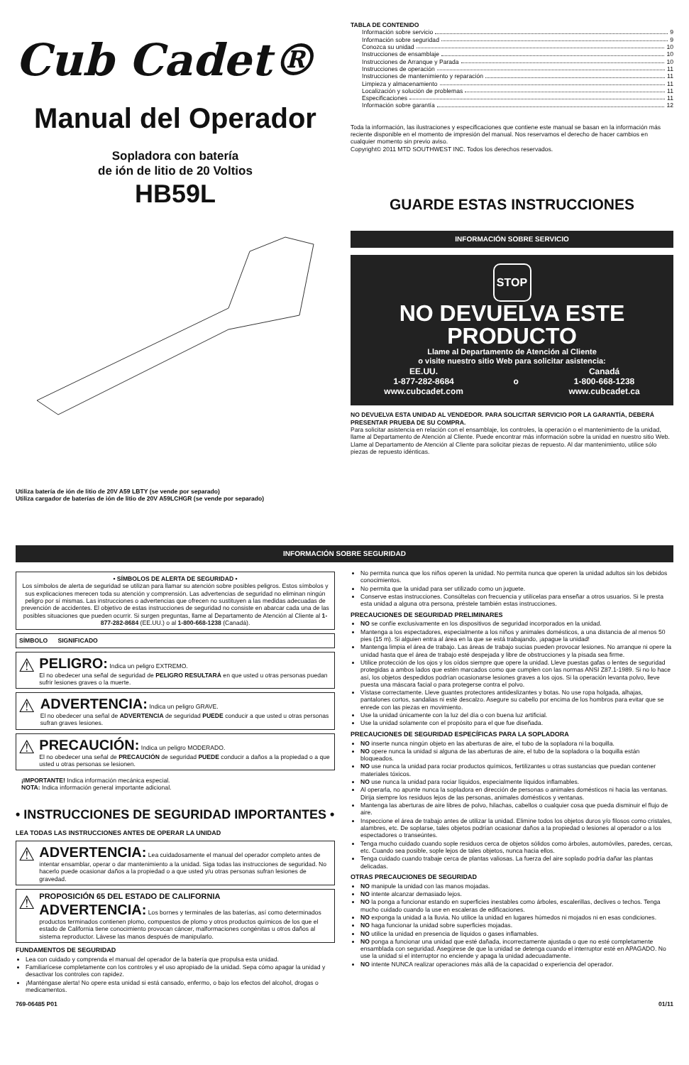Cub Cadet®
Manual del Operador
Sopladora con batería
de ión de litio de 20 Voltios
HB59L
Utiliza batería de ión de litio de 20V A59 LBTY (se vende por separado)
Utiliza cargador de baterías de ión de litio de 20V A59LCHGR (se vende por separado)
TABLA DE CONTENIDO
Información sobre servicio 9
Información sobre seguridad 9
Conozca su unidad 10
Instrucciones de ensamblaje 10
Instrucciones de Arranque y Parada 10
Instrucciones de operación 11
Instrucciones de mantenimiento y reparación 11
Limpieza y almacenamiento 11
Localización y solución de problemas 11
Especificaciones 11
Información sobre garantía 12
Toda la información, las ilustraciones y especificaciones que contiene este manual se basan en la información más reciente disponible en el momento de impresión del manual. Nos reservamos el derecho de hacer cambios en cualquier momento sin previo aviso.
Copyright© 2011 MTD SOUTHWEST INC. Todos los derechos reservados.
GUARDE ESTAS INSTRUCCIONES
INFORMACIÓN SOBRE SERVICIO
STOP
NO DEVUELVA ESTE
PRODUCTO
Llame al Departamento de Atención al Cliente
o visite nuestro sitio Web para solicitar asistencia:
EE.UU.
1-877-282-8684
www.cubcadet.com
o Canadá
1-800-668-1238
www.cubcadet.ca
NO DEVUELVA ESTA UNIDAD AL VENDEDOR. PARA SOLICITAR SERVICIO POR LA GARANTÍA, DEBERÁ PRESENTAR PRUEBA DE SU COMPRA.
Para solicitar asistencia en relación con el ensamblaje, los controles, la operación o el mantenimiento de la unidad, llame al Departamento de Atención al Cliente. Puede encontrar más información sobre la unidad en nuestro sitio Web.
Llame al Departamento de Atención al Cliente para solicitar piezas de repuesto. Al dar mantenimiento, utilice sólo piezas de repuesto idénticas.
INFORMACIÓN SOBRE SEGURIDAD
• SÍMBOLOS DE ALERTA DE SEGURIDAD •
Los símbolos de alerta de seguridad se utilizan para llamar su atención sobre posibles peligros. Estos símbolos y sus explicaciones merecen toda su atención y comprensión. Las advertencias de seguridad no eliminan ningún peligro por sí mismas. Las instrucciones o advertencias que ofrecen no sustituyen a las medidas adecuadas de prevención de accidentes. El objetivo de estas instrucciones de seguridad no consiste en abarcar cada una de las posibles situaciones que pueden ocurrir. Si surgen preguntas, llame al Departamento de Atención al Cliente al 1-877-282-8684 (EE.UU.) o al 1-800-668-1238 (Canadá).
SÍMBOLO SIGNIFICADO
⚠
PELIGRO: Indica un peligro EXTREMO.
El no obedecer una señal de seguridad de PELIGRO RESULTARÁ en que usted u otras personas puedan sufrir lesiones graves o la muerte.
⚠
ADVERTENCIA: Indica un peligro GRAVE.
El no obedecer una señal de ADVERTENCIA de seguridad PUEDE conducir a que usted u otras personas sufran graves lesiones.
⚠
PRECAUCIÓN: Indica un peligro MODERADO.
El no obedecer una señal de PRECAUCIÓN de seguridad PUEDE conducir a daños a la propiedad o a que usted u otras personas se lesionen.
¡IMPORTANTE! Indica información mecánica especial.
NOTA: Indica información general importante adicional.
• INSTRUCCIONES DE SEGURIDAD IMPORTANTES •
LEA TODAS LAS INSTRUCCIONES ANTES DE OPERAR LA UNIDAD
⚠
ADVERTENCIA: Lea cuidadosamente el manual del operador completo antes de intentar ensamblar, operar o dar mantenimiento a la unidad. Siga todas las instrucciones de seguridad. No hacerlo puede ocasionar daños a la propiedad o a que usted y/u otras personas sufran lesiones de gravedad.
⚠
PROPOSICIÓN 65 DEL ESTADO DE CALIFORNIA
ADVERTENCIA: Los bornes y terminales de las baterías, así como determinados productos terminados contienen plomo, compuestos de plomo y otros productos químicos de los que el estado de California tiene conocimiento provocan cáncer, malformaciones congénitas u otros daños al sistema reproductor. Lávese las manos después de manipularlo.
FUNDAMENTOS DE SEGURIDAD
Lea con cuidado y comprenda el manual del operador de la batería que propulsa esta unidad.
Familiarícese completamente con los controles y el uso apropiado de la unidad. Sepa cómo apagar la unidad y desactivar los controles con rapidez.
¡Manténgase alerta! No opere esta unidad si está cansado, enfermo, o bajo los efectos del alcohol, drogas o medicamentos.
No permita nunca que los niños operen la unidad. No permita nunca que operen la unidad adultos sin los debidos conocimientos.
No permita que la unidad para ser utilizado como un juguete.
Conserve estas instrucciones. Consúltelas con frecuencia y utilícelas para enseñar a otros usuarios. Si le presta esta unidad a alguna otra persona, préstele también estas instrucciones.
PRECAUCIONES DE SEGURIDAD PRELIMINARES
NO se confíe exclusivamente en los dispositivos de seguridad incorporados en la unidad.
Mantenga a los espectadores, especialmente a los niños y animales domésticos, a una distancia de al menos 50 pies (15 m). Si alguien entra al área en la que se está trabajando, ¡apague la unidad!
Mantenga limpia el área de trabajo. Las áreas de trabajo sucias pueden provocar lesiones. No arranque ni opere la unidad hasta que el área de trabajo esté despejada y libre de obstrucciones y la pisada sea firme.
Utilice protección de los ojos y los oídos siempre que opere la unidad. Lleve puestas gafas o lentes de seguridad protegidas a ambos lados que estén marcados como que cumplen con las normas ANSI Z87.1-1989. Si no lo hace así, los objetos despedidos podrían ocasionarse lesiones graves a los ojos. Si la operación levanta polvo, lleve puesta una máscara facial o para protegerse contra el polvo.
Vístase correctamente. Lleve guantes protectores antideslizantes y botas. No use ropa holgada, alhajas, pantalones cortos, sandalias ni esté descalzo. Asegure su cabello por encima de los hombros para evitar que se enrede con las piezas en movimiento.
Use la unidad únicamente con la luz del día o con buena luz artificial.
Use la unidad solamente con el propósito para el que fue diseñada.
PRECAUCIONES DE SEGURIDAD ESPECÍFICAS PARA LA SOPLADORA
NO inserte nunca ningún objeto en las aberturas de aire, el tubo de la sopladora ni la boquilla.
NO opere nunca la unidad si alguna de las aberturas de aire, el tubo de la sopladora o la boquilla están bloqueados.
NO use nunca la unidad para rociar productos químicos, fertilizantes u otras sustancias que puedan contener materiales tóxicos.
NO use nunca la unidad para rociar líquidos, especialmente líquidos inflamables.
Al operarla, no apunte nunca la sopladora en dirección de personas o animales domésticos ni hacia las ventanas. Dirija siempre los residuos lejos de las personas, animales domésticos y ventanas.
Mantenga las aberturas de aire libres de polvo, hilachas, cabellos o cualquier cosa que pueda disminuir el flujo de aire.
Inspeccione el área de trabajo antes de utilizar la unidad. Elimine todos los objetos duros y/o filosos como cristales, alambres, etc. De soplarse, tales objetos podrían ocasionar daños a la propiedad o lesiones al operador o a los espectadores o transeúntes.
Tenga mucho cuidado cuando sople residuos cerca de objetos sólidos como árboles, automóviles, paredes, cercas, etc. Cuando sea posible, sople lejos de tales objetos, nunca hacia ellos.
Tenga cuidado cuando trabaje cerca de plantas valiosas. La fuerza del aire soplado podría dañar las plantas delicadas.
OTRAS PRECAUCIONES DE SEGURIDAD
NO manipule la unidad con las manos mojadas.
NO intente alcanzar demasiado lejos.
NO la ponga a funcionar estando en superficies inestables como árboles, escalerillas, declives o techos. Tenga mucho cuidado cuando la use en escaleras de edificaciones.
NO exponga la unidad a la lluvia. No utilice la unidad en lugares húmedos ni mojados ni en esas condiciones.
NO haga funcionar la unidad sobre superficies mojadas.
NO utilice la unidad en presencia de líquidos o gases inflamables.
NO ponga a funcionar una unidad que esté dañada, incorrectamente ajustada o que no esté completamente ensamblada con seguridad. Asegúrese de que la unidad se detenga cuando el interruptor esté en APAGADO. No use la unidad si el interruptor no enciende y apaga la unidad adecuadamente.
NO intente NUNCA realizar operaciones más allá de la capacidad o experiencia del operador.
769-06485 P01 01/11